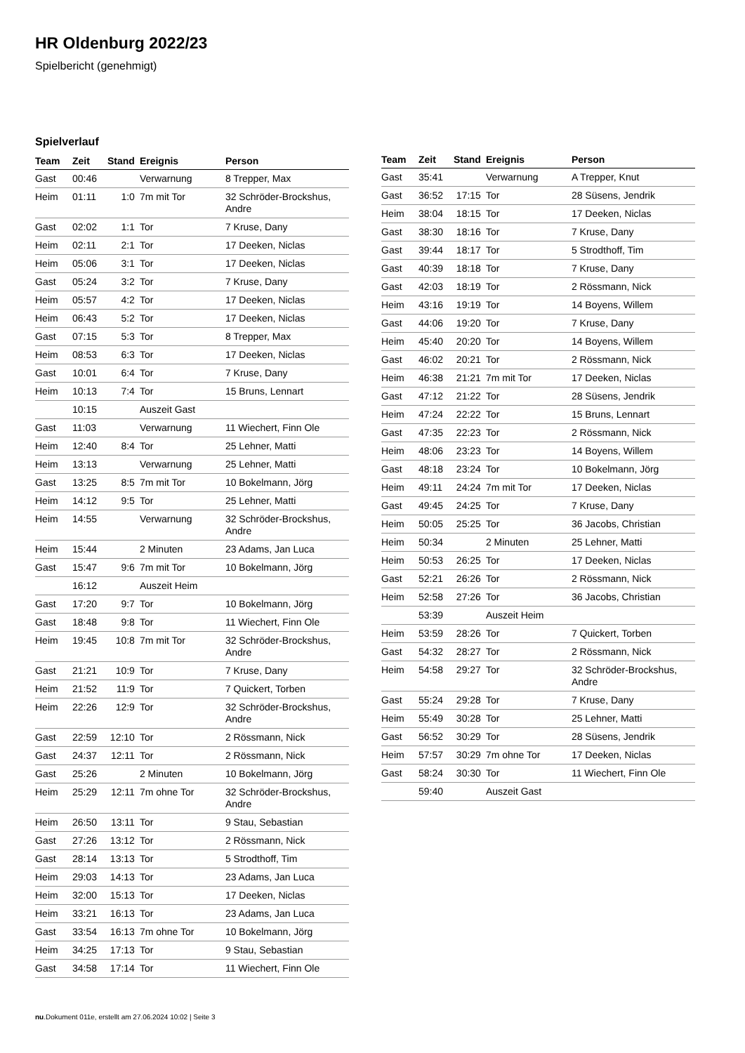HR Oldenburg 2022/23
Spielbericht (genehmigt)
Spielverlauf
| Team | Zeit | Stand | Ereignis | Person |
| --- | --- | --- | --- | --- |
| Gast | 00:46 | | Verwarnung | 8 Trepper, Max |
| Heim | 01:11 | 1:0 | 7m mit Tor | 32 Schröder-Brockshus, Andre |
| Gast | 02:02 | 1:1 | Tor | 7 Kruse, Dany |
| Heim | 02:11 | 2:1 | Tor | 17 Deeken, Niclas |
| Heim | 05:06 | 3:1 | Tor | 17 Deeken, Niclas |
| Gast | 05:24 | 3:2 | Tor | 7 Kruse, Dany |
| Heim | 05:57 | 4:2 | Tor | 17 Deeken, Niclas |
| Heim | 06:43 | 5:2 | Tor | 17 Deeken, Niclas |
| Gast | 07:15 | 5:3 | Tor | 8 Trepper, Max |
| Heim | 08:53 | 6:3 | Tor | 17 Deeken, Niclas |
| Gast | 10:01 | 6:4 | Tor | 7 Kruse, Dany |
| Heim | 10:13 | 7:4 | Tor | 15 Bruns, Lennart |
| | 10:15 | | Auszeit Gast | |
| Gast | 11:03 | | Verwarnung | 11 Wiechert, Finn Ole |
| Heim | 12:40 | 8:4 | Tor | 25 Lehner, Matti |
| Heim | 13:13 | | Verwarnung | 25 Lehner, Matti |
| Gast | 13:25 | 8:5 | 7m mit Tor | 10 Bokelmann, Jörg |
| Heim | 14:12 | 9:5 | Tor | 25 Lehner, Matti |
| Heim | 14:55 | | Verwarnung | 32 Schröder-Brockshus, Andre |
| Heim | 15:44 | | 2 Minuten | 23 Adams, Jan Luca |
| Gast | 15:47 | 9:6 | 7m mit Tor | 10 Bokelmann, Jörg |
| | 16:12 | | Auszeit Heim | |
| Gast | 17:20 | 9:7 | Tor | 10 Bokelmann, Jörg |
| Gast | 18:48 | 9:8 | Tor | 11 Wiechert, Finn Ole |
| Heim | 19:45 | 10:8 | 7m mit Tor | 32 Schröder-Brockshus, Andre |
| Gast | 21:21 | 10:9 | Tor | 7 Kruse, Dany |
| Heim | 21:52 | 11:9 | Tor | 7 Quickert, Torben |
| Heim | 22:26 | 12:9 | Tor | 32 Schröder-Brockshus, Andre |
| Gast | 22:59 | 12:10 | Tor | 2 Rössmann, Nick |
| Gast | 24:37 | 12:11 | Tor | 2 Rössmann, Nick |
| Gast | 25:26 | | 2 Minuten | 10 Bokelmann, Jörg |
| Heim | 25:29 | 12:11 | 7m ohne Tor | 32 Schröder-Brockshus, Andre |
| Heim | 26:50 | 13:11 | Tor | 9 Stau, Sebastian |
| Gast | 27:26 | 13:12 | Tor | 2 Rössmann, Nick |
| Gast | 28:14 | 13:13 | Tor | 5 Strodthoff, Tim |
| Heim | 29:03 | 14:13 | Tor | 23 Adams, Jan Luca |
| Heim | 32:00 | 15:13 | Tor | 17 Deeken, Niclas |
| Heim | 33:21 | 16:13 | Tor | 23 Adams, Jan Luca |
| Gast | 33:54 | 16:13 | 7m ohne Tor | 10 Bokelmann, Jörg |
| Heim | 34:25 | 17:13 | Tor | 9 Stau, Sebastian |
| Gast | 34:58 | 17:14 | Tor | 11 Wiechert, Finn Ole |
| Team | Zeit | Stand | Ereignis | Person |
| --- | --- | --- | --- | --- |
| Gast | 35:41 | | Verwarnung | A Trepper, Knut |
| Gast | 36:52 | 17:15 | Tor | 28 Süsens, Jendrik |
| Heim | 38:04 | 18:15 | Tor | 17 Deeken, Niclas |
| Gast | 38:30 | 18:16 | Tor | 7 Kruse, Dany |
| Gast | 39:44 | 18:17 | Tor | 5 Strodthoff, Tim |
| Gast | 40:39 | 18:18 | Tor | 7 Kruse, Dany |
| Gast | 42:03 | 18:19 | Tor | 2 Rössmann, Nick |
| Heim | 43:16 | 19:19 | Tor | 14 Boyens, Willem |
| Gast | 44:06 | 19:20 | Tor | 7 Kruse, Dany |
| Heim | 45:40 | 20:20 | Tor | 14 Boyens, Willem |
| Gast | 46:02 | 20:21 | Tor | 2 Rössmann, Nick |
| Heim | 46:38 | 21:21 | 7m mit Tor | 17 Deeken, Niclas |
| Gast | 47:12 | 21:22 | Tor | 28 Süsens, Jendrik |
| Heim | 47:24 | 22:22 | Tor | 15 Bruns, Lennart |
| Gast | 47:35 | 22:23 | Tor | 2 Rössmann, Nick |
| Heim | 48:06 | 23:23 | Tor | 14 Boyens, Willem |
| Gast | 48:18 | 23:24 | Tor | 10 Bokelmann, Jörg |
| Heim | 49:11 | 24:24 | 7m mit Tor | 17 Deeken, Niclas |
| Gast | 49:45 | 24:25 | Tor | 7 Kruse, Dany |
| Heim | 50:05 | 25:25 | Tor | 36 Jacobs, Christian |
| Heim | 50:34 | | 2 Minuten | 25 Lehner, Matti |
| Heim | 50:53 | 26:25 | Tor | 17 Deeken, Niclas |
| Gast | 52:21 | 26:26 | Tor | 2 Rössmann, Nick |
| Heim | 52:58 | 27:26 | Tor | 36 Jacobs, Christian |
| | 53:39 | | Auszeit Heim | |
| Heim | 53:59 | 28:26 | Tor | 7 Quickert, Torben |
| Gast | 54:32 | 28:27 | Tor | 2 Rössmann, Nick |
| Heim | 54:58 | 29:27 | Tor | 32 Schröder-Brockshus, Andre |
| Gast | 55:24 | 29:28 | Tor | 7 Kruse, Dany |
| Heim | 55:49 | 30:28 | Tor | 25 Lehner, Matti |
| Gast | 56:52 | 30:29 | Tor | 28 Süsens, Jendrik |
| Heim | 57:57 | 30:29 | 7m ohne Tor | 17 Deeken, Niclas |
| Gast | 58:24 | 30:30 | Tor | 11 Wiechert, Finn Ole |
| | 59:40 | | Auszeit Gast | |
nu.Dokument 011e, erstellt am 27.06.2024 10:02 | Seite 3